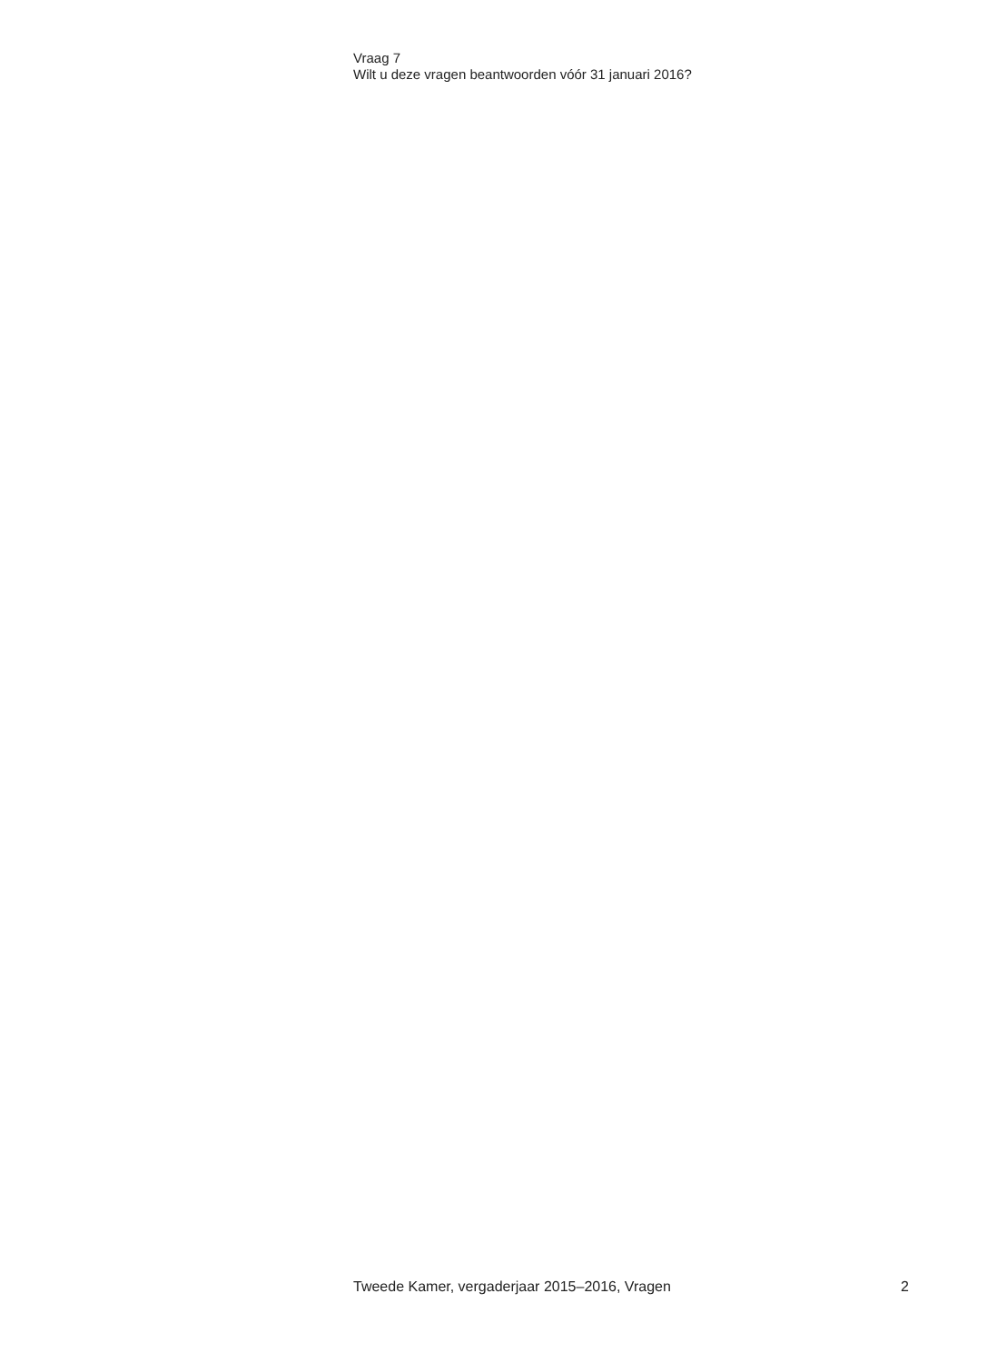Vraag 7
Wilt u deze vragen beantwoorden vóór 31 januari 2016?
Tweede Kamer, vergaderjaar 2015–2016, Vragen 2